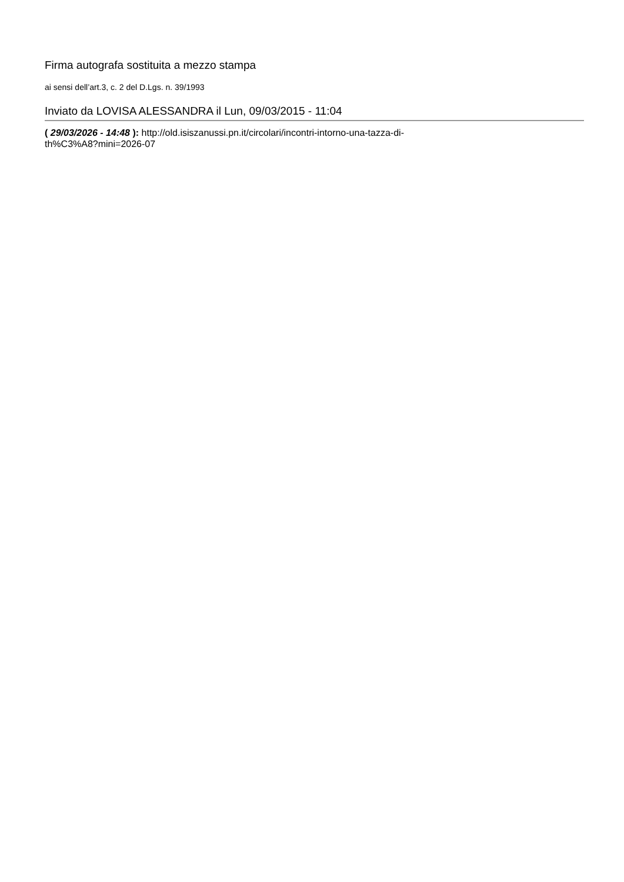Firma autografa sostituita a mezzo stampa
ai sensi dell’art.3, c. 2 del D.Lgs. n. 39/1993
Inviato da LOVISA ALESSANDRA il Lun, 09/03/2015 - 11:04
( 29/03/2026 - 14:48 ): http://old.isiszanussi.pn.it/circolari/incontri-intorno-una-tazza-di-
th%C3%A8?mini=2026-07